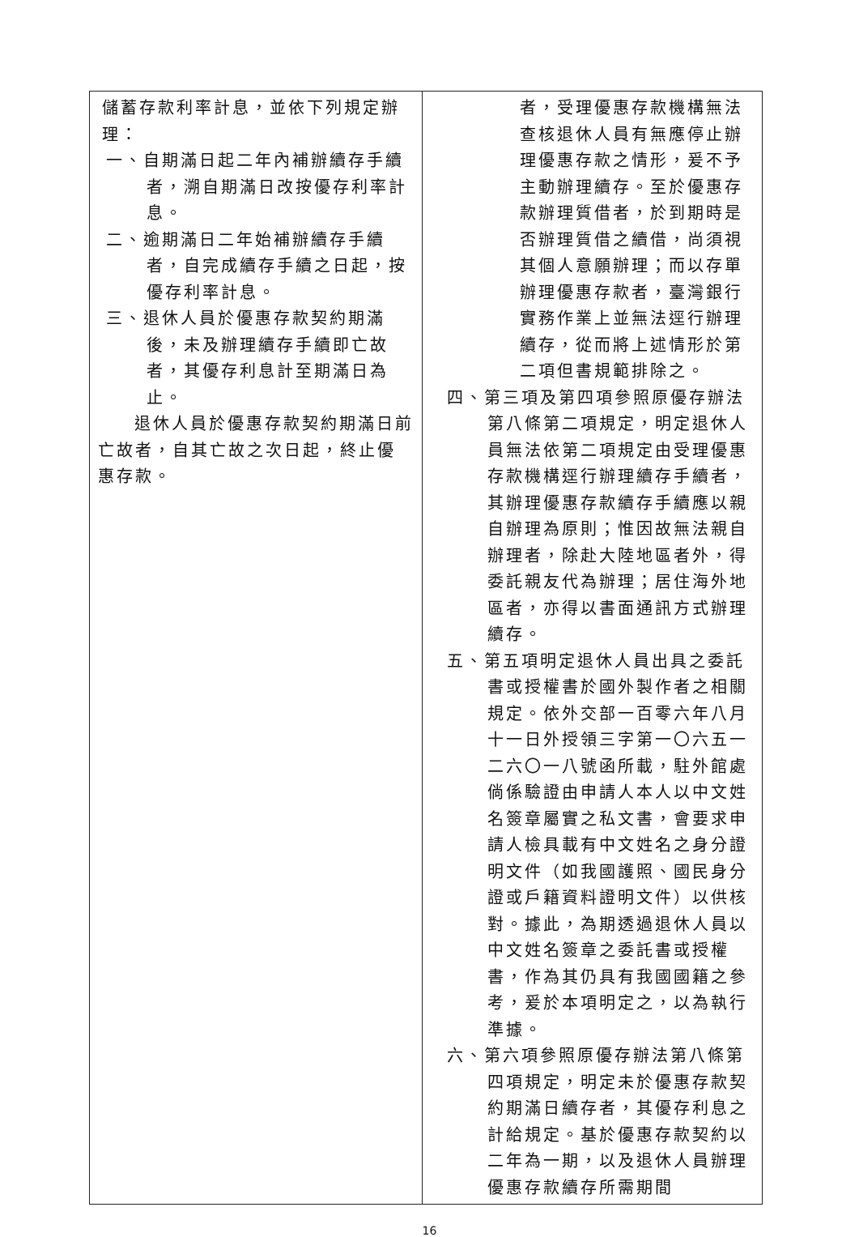| 儲蓄存款利率計息，並依下列規定辦理： 一、自期滿日起二年內補辦續存手續者，溯自期滿日改按優存利率計息。 二、逾期滿日二年始補辦續存手續者，自完成續存手續之日起，按優存利率計息。 三、退休人員於優惠存款契約期滿後，未及辦理續存手續即亡故者，其優存利息計至期滿日為止。 退休人員於優惠存款契約期滿日前亡故者，自其亡故之次日起，終止優惠存款。 | 者，受理優惠存款機構無法查核退休人員有無應停止辦理優惠存款之情形，爰不予主動辦理續存。至於優惠存款辦理質借者，於到期時是否辦理質借之續借，尚須視其個人意願辦理；而以存單辦理優惠存款者，臺灣銀行實務作業上並無法逕行辦理續存，從而將上述情形於第二項但書規範排除之。 四、第三項及第四項參照原優存辦法第八條第二項規定，明定退休人員無法依第二項規定由受理優惠存款機構逕行辦理續存手續者，其辦理優惠存款續存手續應以親自辦理為原則；惟因故無法親自辦理者，除赴大陸地區者外，得委託親友代為辦理；居住海外地區者，亦得以書面通訊方式辦理續存。 五、第五項明定退休人員出具之委託書或授權書於國外製作者之相關規定。依外交部一百零六年八月十一日外授領三字第一〇六五一二六〇一八號函所載，駐外館處倘係驗證由申請人本人以中文姓名簽章屬實之私文書，會要求申請人檢具載有中文姓名之身分證明文件（如我國護照、國民身分證或戶籍資料證明文件）以供核對。據此，為期透過退休人員以中文姓名簽章之委託書或授權書，作為其仍具有我國國籍之參考，爰於本項明定之，以為執行準據。 六、第六項參照原優存辦法第八條第四項規定，明定未於優惠存款契約期滿日續存者，其優存利息之計給規定。基於優惠存款契約以二年為一期，以及退休人員辦理優惠存款續存所需期間 |
16